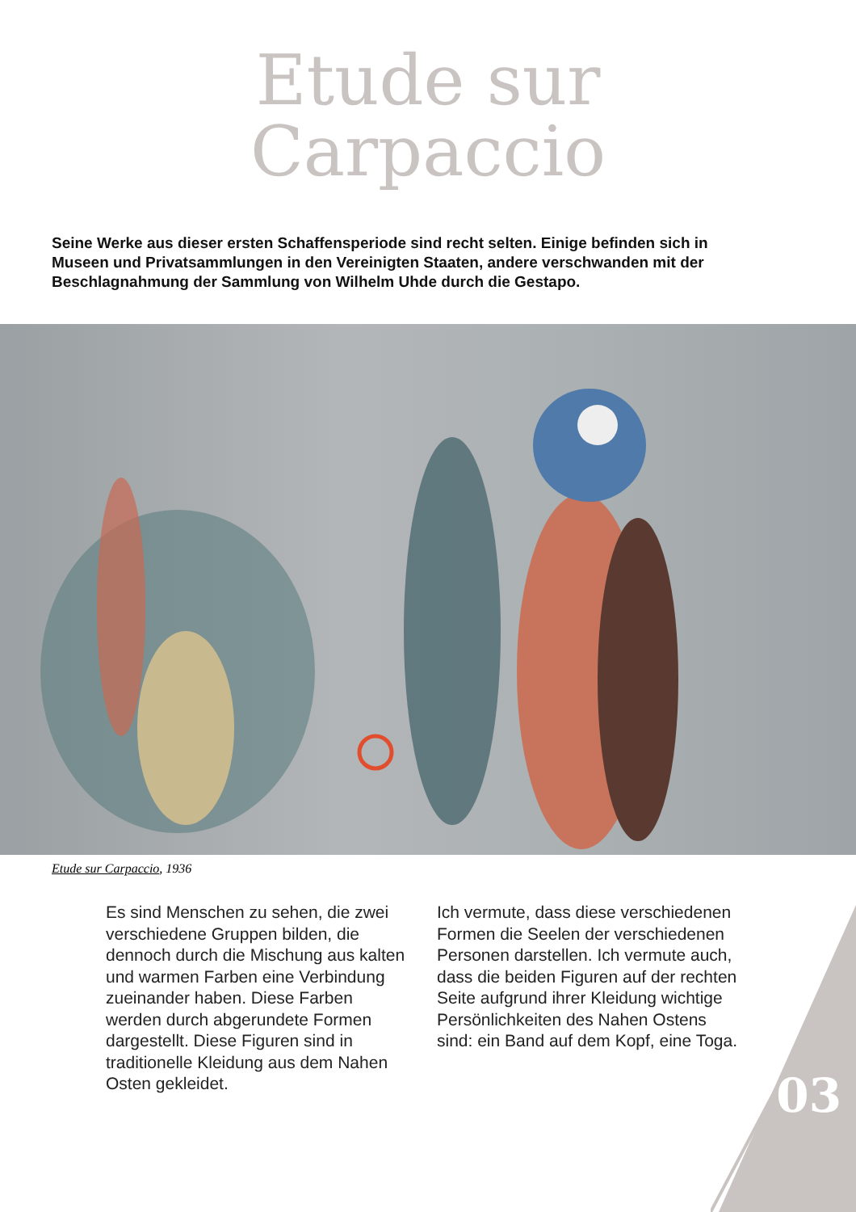Etude sur
Carpaccio
Seine Werke aus dieser ersten Schaffensperiode sind recht selten. Einige befinden sich in Museen und Privatsammlungen in den Vereinigten Staaten, andere verschwanden mit der Beschlagnahmung der Sammlung von Wilhelm Uhde durch die Gestapo.
Etude sur Carpaccio, 1936
Es sind Menschen zu sehen, die zwei verschiedene Gruppen bilden, die dennoch durch die Mischung aus kalten und warmen Farben eine Verbindung zueinander haben. Diese Farben werden durch abgerundete Formen dargestellt. Diese Figuren sind in traditionelle Kleidung aus dem Nahen Osten gekleidet.
Ich vermute, dass diese verschiedenen Formen die Seelen der verschiedenen Personen darstellen. Ich vermute auch, dass die beiden Figuren auf der rechten Seite aufgrund ihrer Kleidung wichtige Persönlichkeiten des Nahen Ostens sind: ein Band auf dem Kopf, eine Toga.
03